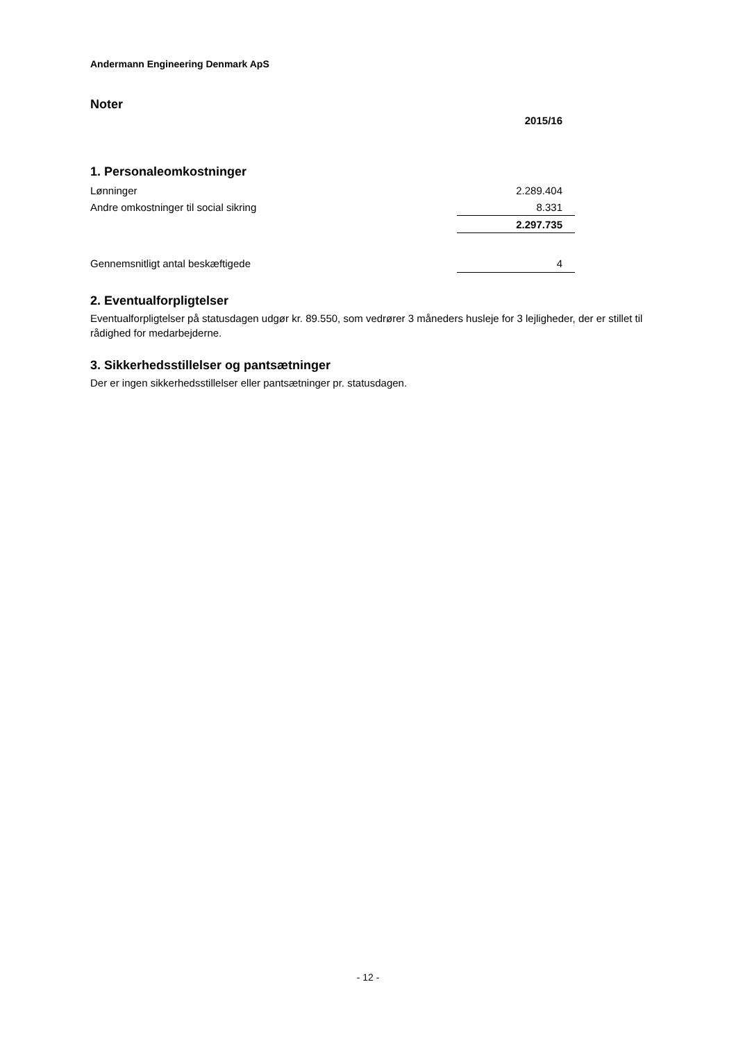Andermann Engineering Denmark ApS
Noter
| | 2015/16 |
1. Personaleomkostninger
| Lønninger | 2.289.404 |
| Andre omkostninger til social sikring | 8.331 |
| | 2.297.735 |
| Gennemsnitligt antal beskæftigede | 4 |
2. Eventualforpligtelser
Eventualforpligtelser på statusdagen udgør kr. 89.550, som vedrører 3 måneders husleje for 3 lejligheder, der er stillet til rådighed for medarbejderne.
3. Sikkerhedsstillelser og pantsætninger
Der er ingen sikkerhedsstillelser eller pantsætninger pr. statusdagen.
- 12 -